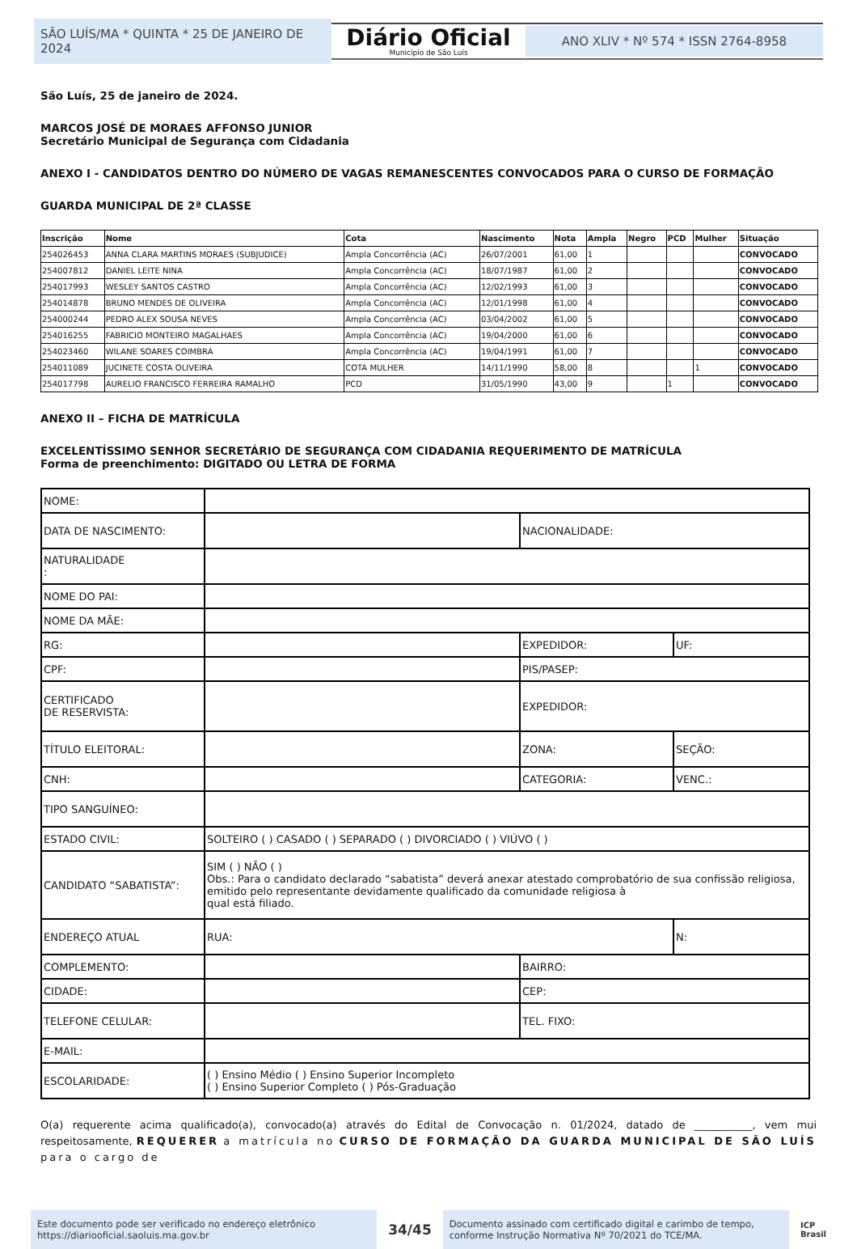SÃO LUÍS/MA * QUINTA * 25 DE JANEIRO DE 2024
Diário Oficial
Município de São Luís
ANO XLIV * Nº 574 * ISSN 2764-8958
São Luís, 25 de janeiro de 2024.
MARCOS JOSÉ DE MORAES AFFONSO JUNIOR
Secretário Municipal de Segurança com Cidadania
ANEXO I - CANDIDATOS DENTRO DO NÚMERO DE VAGAS REMANESCENTES CONVOCADOS PARA O CURSO DE FORMAÇÃO
GUARDA MUNICIPAL DE 2ª CLASSE
| Inscrição | Nome | Cota | Nascimento | Nota | Ampla | Negro | PCD | Mulher | Situação |
| --- | --- | --- | --- | --- | --- | --- | --- | --- | --- |
| 254026453 | ANNA CLARA MARTINS MORAES (SUBJUDICE) | Ampla Concorrência (AC) | 26/07/2001 | 61,00 | 1 | | | | CONVOCADO |
| 254007812 | DANIEL LEITE NINA | Ampla Concorrência (AC) | 18/07/1987 | 61,00 | 2 | | | | CONVOCADO |
| 254017993 | WESLEY SANTOS CASTRO | Ampla Concorrência (AC) | 12/02/1993 | 61,00 | 3 | | | | CONVOCADO |
| 254014878 | BRUNO MENDES DE OLIVEIRA | Ampla Concorrência (AC) | 12/01/1998 | 61,00 | 4 | | | | CONVOCADO |
| 254000244 | PEDRO ALEX SOUSA NEVES | Ampla Concorrência (AC) | 03/04/2002 | 61,00 | 5 | | | | CONVOCADO |
| 254016255 | FABRICIO MONTEIRO MAGALHAES | Ampla Concorrência (AC) | 19/04/2000 | 61,00 | 6 | | | | CONVOCADO |
| 254023460 | WILANE SOARES COIMBRA | Ampla Concorrência (AC) | 19/04/1991 | 61,00 | 7 | | | | CONVOCADO |
| 254011089 | JUCINETE COSTA OLIVEIRA | COTA MULHER | 14/11/1990 | 58,00 | 8 | | | 1 | CONVOCADO |
| 254017798 | AURELIO FRANCISCO FERREIRA RAMALHO | PCD | 31/05/1990 | 43,00 | 9 | | 1 | | CONVOCADO |
ANEXO II – FICHA DE MATRÍCULA
EXCELENTÍSSIMO SENHOR SECRETÁRIO DE SEGURANÇA COM CIDADANIA REQUERIMENTO DE MATRÍCULA
Forma de preenchimento: DIGITADO OU LETRA DE FORMA
| NOME: | | | |
| DATA DE NASCIMENTO: | | NACIONALIDADE: | |
| NATURALIDADE : | | | |
| NOME DO PAI: | | | |
| NOME DA MÃE: | | | |
| RG: | | EXPEDIDOR: | UF: |
| CPF: | | PIS/PASEP: | |
| CERTIFICADO DE RESERVISTA: | | EXPEDIDOR: | |
| TÍTULO ELEITORAL: | | ZONA: | SEÇÃO: |
| CNH: | | CATEGORIA: | VENC.: |
| TIPO SANGUÍNEO: | | | |
| ESTADO CIVIL: | SOLTEIRO ( ) CASADO ( ) SEPARADO ( ) DIVORCIADO ( ) VIÚVO ( ) | | |
| CANDIDATO “SABATISTA”: | SIM ( ) NÃO ( ) Obs.: Para o candidato declarado “sabatista” deverá anexar atestado comprobatório de sua confissão religiosa, emitido pelo representante devidamente qualificado da comunidade religiosa à qual está filiado. | | |
| ENDEREÇO ATUAL | RUA: | | N: |
| COMPLEMENTO: | | BAIRRO: | |
| CIDADE: | | CEP: | |
| TELEFONE CELULAR: | | TEL. FIXO: | |
| E-MAIL: | | | |
| ESCOLARIDADE: | ( ) Ensino Médio ( ) Ensino Superior Incompleto ( ) Ensino Superior Completo ( ) Pós-Graduação | | |
O(a) requerente acima qualificado(a), convocado(a) através do Edital de Convocação n. 01/2024, datado de ___________, vem mui respeitosamente, REQUERER a matrícula no CURSO DE FORMAÇÃO DA GUARDA MUNICIPAL DE SÃO LUÍS para o cargo de
Este documento pode ser verificado no endereço eletrônico
https://diariooficial.saoluis.ma.gov.br
34/45
Documento assinado com certificado digital e carimbo de tempo, conforme Instrução Normativa Nº 70/2021 do TCE/MA.
ICP
Brasil